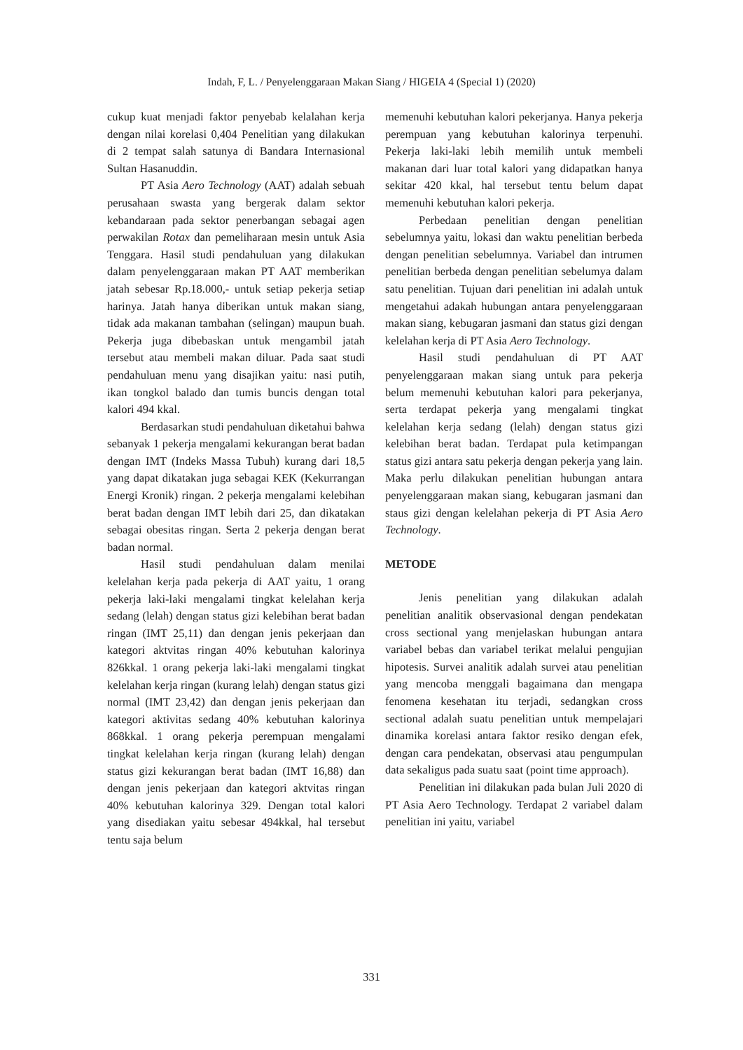Indah, F, L. / Penyelenggaraan Makan Siang / HIGEIA 4 (Special 1) (2020)
cukup kuat menjadi faktor penyebab kelalahan kerja dengan nilai korelasi 0,404 Penelitian yang dilakukan di 2 tempat salah satunya di Bandara Internasional Sultan Hasanuddin.
PT Asia Aero Technology (AAT) adalah sebuah perusahaan swasta yang bergerak dalam sektor kebandaraan pada sektor penerbangan sebagai agen perwakilan Rotax dan pemeliharaan mesin untuk Asia Tenggara. Hasil studi pendahuluan yang dilakukan dalam penyelenggaraan makan PT AAT memberikan jatah sebesar Rp.18.000,- untuk setiap pekerja setiap harinya. Jatah hanya diberikan untuk makan siang, tidak ada makanan tambahan (selingan) maupun buah. Pekerja juga dibebaskan untuk mengambil jatah tersebut atau membeli makan diluar. Pada saat studi pendahuluan menu yang disajikan yaitu: nasi putih, ikan tongkol balado dan tumis buncis dengan total kalori 494 kkal.
Berdasarkan studi pendahuluan diketahui bahwa sebanyak 1 pekerja mengalami kekurangan berat badan dengan IMT (Indeks Massa Tubuh) kurang dari 18,5 yang dapat dikatakan juga sebagai KEK (Kekurrangan Energi Kronik) ringan. 2 pekerja mengalami kelebihan berat badan dengan IMT lebih dari 25, dan dikatakan sebagai obesitas ringan. Serta 2 pekerja dengan berat badan normal.
Hasil studi pendahuluan dalam menilai kelelahan kerja pada pekerja di AAT yaitu, 1 orang pekerja laki-laki mengalami tingkat kelelahan kerja sedang (lelah) dengan status gizi kelebihan berat badan ringan (IMT 25,11) dan dengan jenis pekerjaan dan kategori aktvitas ringan 40% kebutuhan kalorinya 826kkal. 1 orang pekerja laki-laki mengalami tingkat kelelahan kerja ringan (kurang lelah) dengan status gizi normal (IMT 23,42) dan dengan jenis pekerjaan dan kategori aktivitas sedang 40% kebutuhan kalorinya 868kkal. 1 orang pekerja perempuan mengalami tingkat kelelahan kerja ringan (kurang lelah) dengan status gizi kekurangan berat badan (IMT 16,88) dan dengan jenis pekerjaan dan kategori aktvitas ringan 40% kebutuhan kalorinya 329. Dengan total kalori yang disediakan yaitu sebesar 494kkal, hal tersebut tentu saja belum
memenuhi kebutuhan kalori pekerjanya. Hanya pekerja perempuan yang kebutuhan kalorinya terpenuhi. Pekerja laki-laki lebih memilih untuk membeli makanan dari luar total kalori yang didapatkan hanya sekitar 420 kkal, hal tersebut tentu belum dapat memenuhi kebutuhan kalori pekerja.
Perbedaan penelitian dengan penelitian sebelumnya yaitu, lokasi dan waktu penelitian berbeda dengan penelitian sebelumnya. Variabel dan intrumen penelitian berbeda dengan penelitian sebelumya dalam satu penelitian. Tujuan dari penelitian ini adalah untuk mengetahui adakah hubungan antara penyelenggaraan makan siang, kebugaran jasmani dan status gizi dengan kelelahan kerja di PT Asia Aero Technology.
Hasil studi pendahuluan di PT AAT penyelenggaraan makan siang untuk para pekerja belum memenuhi kebutuhan kalori para pekerjanya, serta terdapat pekerja yang mengalami tingkat kelelahan kerja sedang (lelah) dengan status gizi kelebihan berat badan. Terdapat pula ketimpangan status gizi antara satu pekerja dengan pekerja yang lain. Maka perlu dilakukan penelitian hubungan antara penyelenggaraan makan siang, kebugaran jasmani dan staus gizi dengan kelelahan pekerja di PT Asia Aero Technology.
METODE
Jenis penelitian yang dilakukan adalah penelitian analitik observasional dengan pendekatan cross sectional yang menjelaskan hubungan antara variabel bebas dan variabel terikat melalui pengujian hipotesis. Survei analitik adalah survei atau penelitian yang mencoba menggali bagaimana dan mengapa fenomena kesehatan itu terjadi, sedangkan cross sectional adalah suatu penelitian untuk mempelajari dinamika korelasi antara faktor resiko dengan efek, dengan cara pendekatan, observasi atau pengumpulan data sekaligus pada suatu saat (point time approach).
Penelitian ini dilakukan pada bulan Juli 2020 di PT Asia Aero Technology. Terdapat 2 variabel dalam penelitian ini yaitu, variabel
331